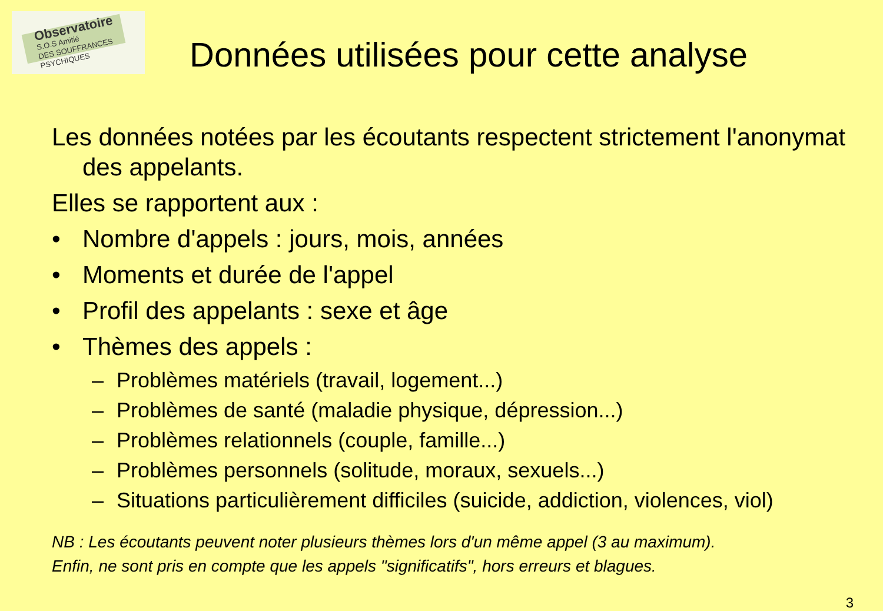Observatoire
S.O.S Amitié
DES SOUFFRANCES PSYCHIQUES
Données utilisées pour cette analyse
Les données notées par les écoutants respectent strictement l'anonymat des appelants.
Elles se rapportent aux :
• Nombre d'appels : jours, mois, années
• Moments et durée de l'appel
• Profil des appelants : sexe et âge
• Thèmes des appels :
– Problèmes matériels (travail, logement...)
– Problèmes de santé (maladie physique, dépression...)
– Problèmes relationnels (couple, famille...)
– Problèmes personnels (solitude, moraux, sexuels...)
– Situations particulièrement difficiles (suicide, addiction, violences, viol)
NB : Les écoutants peuvent noter plusieurs thèmes lors d'un même appel (3 au maximum).
Enfin, ne sont pris en compte que les appels "significatifs", hors erreurs et blagues.
3